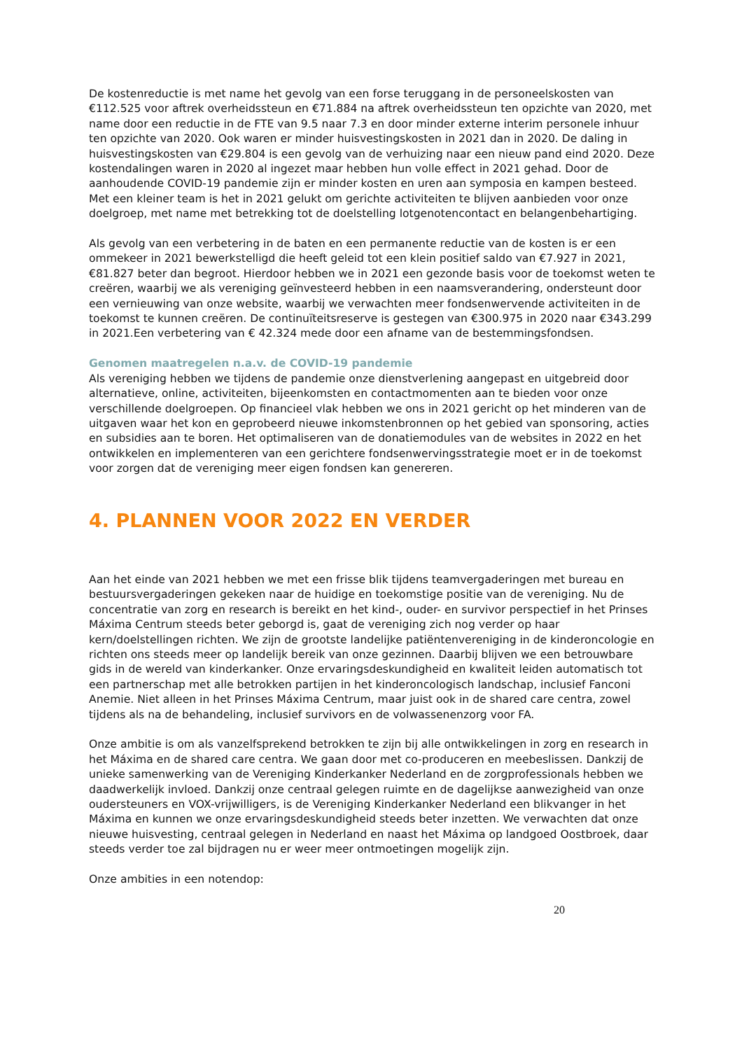De kostenreductie is met name het gevolg van een forse teruggang in de personeelskosten van €112.525 voor aftrek overheidssteun en €71.884 na aftrek overheidssteun ten opzichte van 2020, met name door een reductie in de FTE van 9.5 naar 7.3 en door minder externe interim personele inhuur ten opzichte van 2020. Ook waren er minder huisvestingskosten in 2021 dan in 2020. De daling in huisvestingskosten van €29.804 is een gevolg van de verhuizing naar een nieuw pand eind 2020. Deze kostendalingen waren in 2020 al ingezet maar hebben hun volle effect in 2021 gehad. Door de aanhoudende COVID-19 pandemie zijn er minder kosten en uren aan symposia en kampen besteed. Met een kleiner team is het in 2021 gelukt om gerichte activiteiten te blijven aanbieden voor onze doelgroep, met name met betrekking tot de doelstelling lotgenotencontact en belangenbehartiging.
Als gevolg van een verbetering in de baten en een permanente reductie van de kosten is er een ommekeer in 2021 bewerkstelligd die heeft geleid tot een klein positief saldo van €7.927 in 2021, €81.827 beter dan begroot. Hierdoor hebben we in 2021 een gezonde basis voor de toekomst weten te creëren, waarbij we als vereniging geïnvesteerd hebben in een naamsverandering, ondersteunt door een vernieuwing van onze website, waarbij we verwachten meer fondsenwervende activiteiten in de toekomst te kunnen creëren. De continuïteitsreserve is gestegen van €300.975 in 2020 naar €343.299 in 2021.Een verbetering van € 42.324 mede door een afname van de bestemmingsfondsen.
Genomen maatregelen n.a.v. de COVID-19 pandemie
Als vereniging hebben we tijdens de pandemie onze dienstverlening aangepast en uitgebreid door alternatieve, online, activiteiten, bijeenkomsten en contactmomenten aan te bieden voor onze verschillende doelgroepen. Op financieel vlak hebben we ons in 2021 gericht op het minderen van de uitgaven waar het kon en geprobeerd nieuwe inkomstenbronnen op het gebied van sponsoring, acties en subsidies aan te boren. Het optimaliseren van de donatiemodules van de websites in 2022 en het ontwikkelen en implementeren van een gerichtere fondsenwervingsstrategie moet er in de toekomst voor zorgen dat de vereniging meer eigen fondsen kan genereren.
4. PLANNEN VOOR 2022 EN VERDER
Aan het einde van 2021 hebben we met een frisse blik tijdens teamvergaderingen met bureau en bestuursvergaderingen gekeken naar de huidige en toekomstige positie van de vereniging. Nu de concentratie van zorg en research is bereikt en het kind-, ouder- en survivor perspectief in het Prinses Máxima Centrum steeds beter geborgd is, gaat de vereniging zich nog verder op haar kern/doelstellingen richten. We zijn de grootste landelijke patiëntenvereniging in de kinderoncologie en richten ons steeds meer op landelijk bereik van onze gezinnen. Daarbij blijven we een betrouwbare gids in de wereld van kinderkanker. Onze ervaringsdeskundigheid en kwaliteit leiden automatisch tot een partnerschap met alle betrokken partijen in het kinderoncologisch landschap, inclusief Fanconi Anemie. Niet alleen in het Prinses Máxima Centrum, maar juist ook in de shared care centra, zowel tijdens als na de behandeling, inclusief survivors en de volwassenenzorg voor FA.
Onze ambitie is om als vanzelfsprekend betrokken te zijn bij alle ontwikkelingen in zorg en research in het Máxima en de shared care centra. We gaan door met co-produceren en meebeslissen. Dankzij de unieke samenwerking van de Vereniging Kinderkanker Nederland en de zorgprofessionals hebben we daadwerkelijk invloed. Dankzij onze centraal gelegen ruimte en de dagelijkse aanwezigheid van onze oudersteuners en VOX-vrijwilligers, is de Vereniging Kinderkanker Nederland een blikvanger in het Máxima en kunnen we onze ervaringsdeskundigheid steeds beter inzetten. We verwachten dat onze nieuwe huisvesting, centraal gelegen in Nederland en naast het Máxima op landgoed Oostbroek, daar steeds verder toe zal bijdragen nu er weer meer ontmoetingen mogelijk zijn.
Onze ambities in een notendop:
20